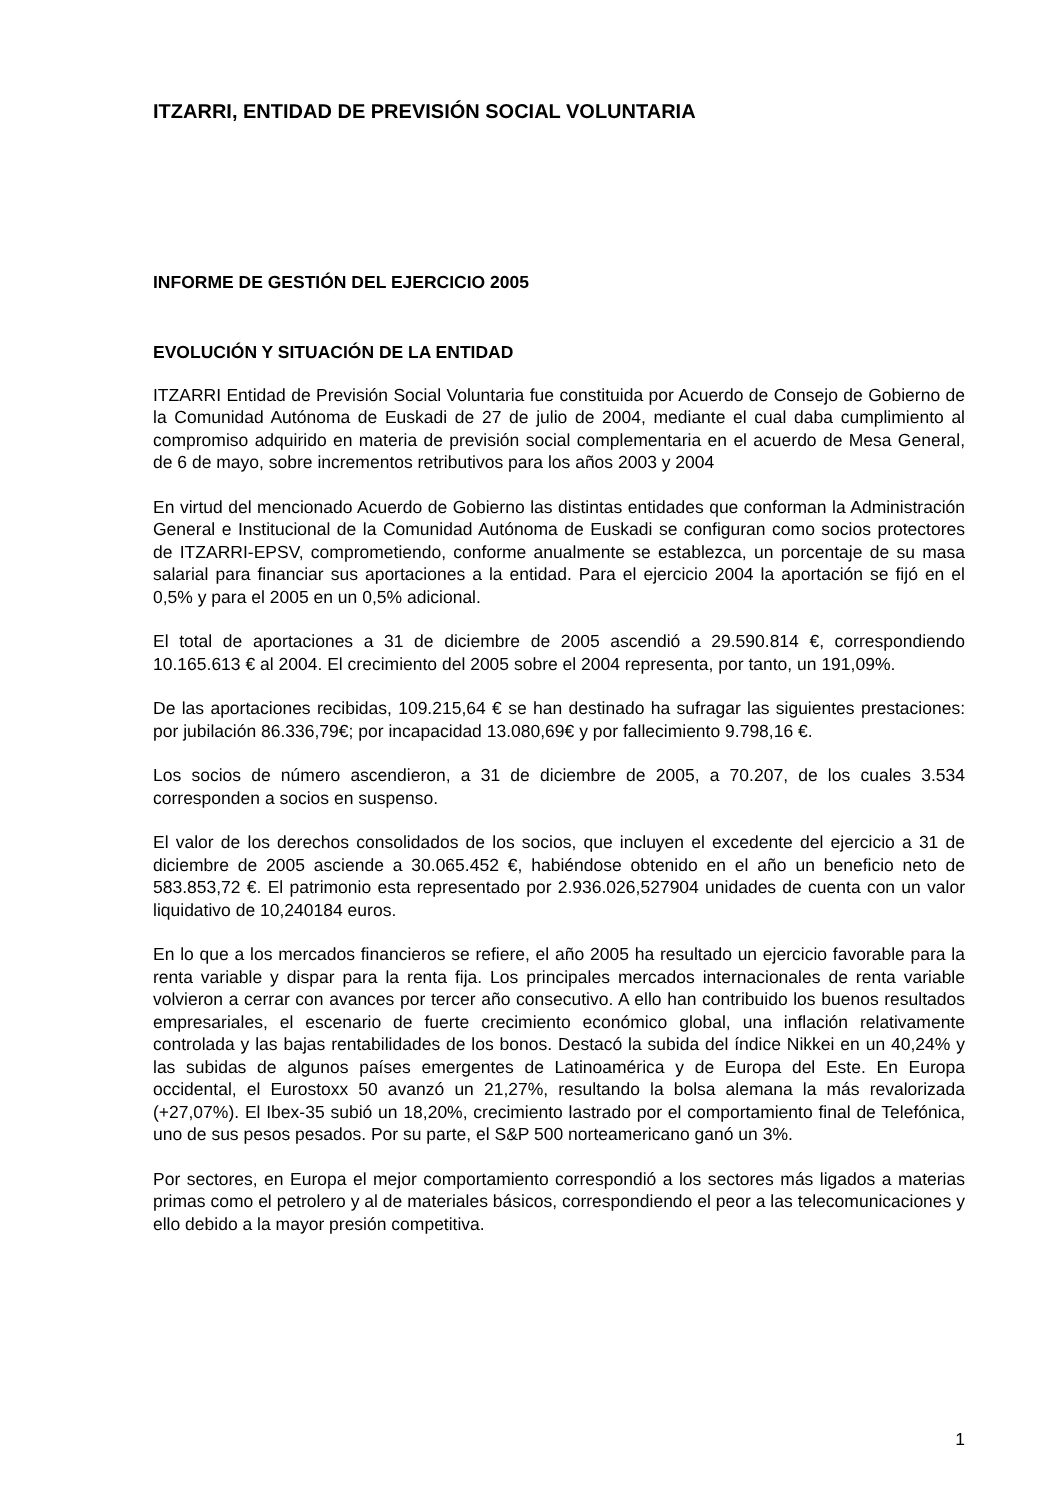ITZARRI, ENTIDAD DE PREVISIÓN SOCIAL VOLUNTARIA
INFORME DE GESTIÓN DEL EJERCICIO 2005
EVOLUCIÓN Y SITUACIÓN DE LA ENTIDAD
ITZARRI Entidad de Previsión Social Voluntaria fue constituida por Acuerdo de Consejo de Gobierno de la Comunidad Autónoma de Euskadi de 27 de julio de 2004, mediante el cual daba cumplimiento al compromiso adquirido en materia de previsión social complementaria en el acuerdo de Mesa General, de 6 de mayo, sobre incrementos retributivos para los años 2003 y 2004
En virtud del mencionado Acuerdo de Gobierno las distintas entidades que conforman la Administración General e Institucional de la Comunidad Autónoma de Euskadi se configuran como socios protectores de ITZARRI-EPSV, comprometiendo, conforme anualmente se establezca, un porcentaje de su masa salarial para financiar sus aportaciones a la entidad. Para el ejercicio 2004 la aportación se fijó en el 0,5% y para el 2005 en un 0,5% adicional.
El total de aportaciones a 31 de diciembre de 2005 ascendió a 29.590.814 €, correspondiendo 10.165.613 € al 2004. El crecimiento del 2005 sobre el 2004 representa, por tanto, un 191,09%.
De las aportaciones recibidas, 109.215,64 € se han destinado ha sufragar las siguientes prestaciones: por jubilación 86.336,79€; por incapacidad 13.080,69€ y por fallecimiento 9.798,16 €.
Los socios de número ascendieron, a 31 de diciembre de 2005, a 70.207, de los cuales 3.534 corresponden a socios en suspenso.
El valor de los derechos consolidados de los socios, que incluyen el excedente del ejercicio a 31 de diciembre de 2005 asciende a 30.065.452 €, habiéndose obtenido en el año un beneficio neto de 583.853,72 €. El patrimonio esta representado por 2.936.026,527904 unidades de cuenta con un valor liquidativo de 10,240184 euros.
En lo que a los mercados financieros se refiere, el año 2005 ha resultado un ejercicio favorable para la renta variable y dispar para la renta fija. Los principales mercados internacionales de renta variable volvieron a cerrar con avances por tercer año consecutivo. A ello han contribuido los buenos resultados empresariales, el escenario de fuerte crecimiento económico global, una inflación relativamente controlada y las bajas rentabilidades de los bonos. Destacó la subida del índice Nikkei en un 40,24% y las subidas de algunos países emergentes de Latinoamérica y de Europa del Este. En Europa occidental, el Eurostoxx 50 avanzó un 21,27%, resultando la bolsa alemana la más revalorizada (+27,07%). El Ibex-35 subió un 18,20%, crecimiento lastrado por el comportamiento final de Telefónica, uno de sus pesos pesados. Por su parte, el S&P 500 norteamericano ganó un 3%.
Por sectores, en Europa el mejor comportamiento correspondió a los sectores más ligados a materias primas como el petrolero y al de materiales básicos, correspondiendo el peor a las telecomunicaciones y ello debido a la mayor presión competitiva.
1